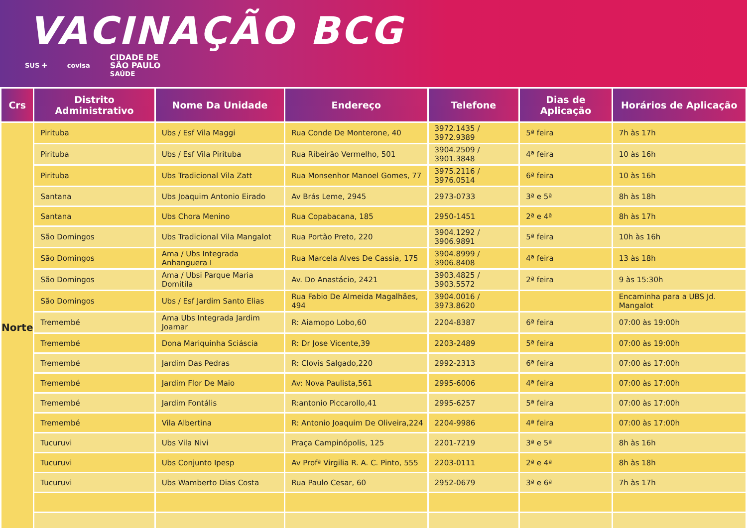VACINAÇÃO BCG
SUS ✚ covisa CIDADE DE
SÃO PAULO
SAÚDE
| Crs | Distrito Administrativo | Nome Da Unidade | Endereço | Telefone | Dias de Aplicação | Horários de Aplicação |
| --- | --- | --- | --- | --- | --- | --- |
| Norte | Pirituba | Ubs / Esf Vila Maggi | Rua Conde De Monterone, 40 | 3972.1435 / 3972.9389 | 5ª feira | 7h às 17h |
| | Pirituba | Ubs / Esf Vila Pirituba | Rua Ribeirão Vermelho, 501 | 3904.2509 / 3901.3848 | 4ª feira | 10 às 16h |
| | Pirituba | Ubs Tradicional Vila Zatt | Rua Monsenhor Manoel Gomes, 77 | 3975.2116 / 3976.0514 | 6ª feira | 10 às 16h |
| | Santana | Ubs Joaquim Antonio Eirado | Av Brás Leme, 2945 | 2973-0733 | 3ª e 5ª | 8h às 18h |
| | Santana | Ubs Chora Menino | Rua Copabacana, 185 | 2950-1451 | 2ª e 4ª | 8h às 17h |
| | São Domingos | Ubs Tradicional Vila Mangalot | Rua Portão Preto, 220 | 3904.1292 / 3906.9891 | 5ª feira | 10h às 16h |
| | São Domingos | Ama / Ubs Integrada Anhanguera I | Rua Marcela Alves De Cassia, 175 | 3904.8999 / 3906.8408 | 4ª feira | 13 às 18h |
| | São Domingos | Ama / Ubsi Parque Maria Domitila | Av. Do Anastácio, 2421 | 3903.4825 / 3903.5572 | 2ª feira | 9 às 15:30h |
| | São Domingos | Ubs / Esf Jardim Santo Elias | Rua Fabio De Almeida Magalhães, 494 | 3904.0016 / 3973.8620 | | Encaminha para a UBS Jd. Mangalot |
| | Tremembé | Ama Ubs Integrada Jardim Joamar | R: Aiamopo Lobo,60 | 2204-8387 | 6ª feira | 07:00 às 19:00h |
| | Tremembé | Dona Mariquinha Sciáscia | R: Dr Jose Vicente,39 | 2203-2489 | 5ª feira | 07:00 às 19:00h |
| | Tremembé | Jardim Das Pedras | R: Clovis Salgado,220 | 2992-2313 | 6ª feira | 07:00 às 17:00h |
| | Tremembé | Jardim Flor De Maio | Av: Nova Paulista,561 | 2995-6006 | 4ª feira | 07:00 às 17:00h |
| | Tremembé | Jardim Fontális | R:antonio Piccarollo,41 | 2995-6257 | 5ª feira | 07:00 às 17:00h |
| | Tremembé | Vila Albertina | R: Antonio Joaquim De Oliveira,224 | 2204-9986 | 4ª feira | 07:00 às 17:00h |
| | Tucuruvi | Ubs Vila Nivi | Praça Campinópolis, 125 | 2201-7219 | 3ª e 5ª | 8h às 16h |
| | Tucuruvi | Ubs Conjunto Ipesp | Av Profª Virgilia R. A. C. Pinto, 555 | 2203-0111 | 2ª e 4ª | 8h às 18h |
| | Tucuruvi | Ubs Wamberto Dias Costa | Rua Paulo Cesar, 60 | 2952-0679 | 3ª e 6ª | 7h às 17h |